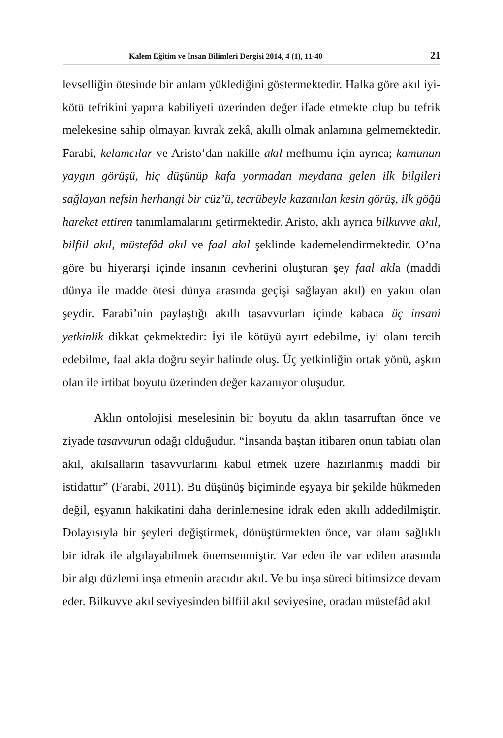Kalem Eğitim ve İnsan Bilimleri Dergisi 2014, 4 (1), 11-40 21
levselliğin ötesinde bir anlam yüklediğini göstermektedir. Halka göre akıl iyi-kötü tefrikini yapma kabiliyeti üzerinden değer ifade etmekte olup bu tefrik melekesine sahip olmayan kıvrak zekâ, akıllı olmak anlamına gelmemektedir. Farabi, kelamcılar ve Aristo’dan nakille akıl mefhumu için ayrıca; kamunun yaygın görüşü, hiç düşünüp kafa yormadan meydana gelen ilk bilgileri sağlayan nefsin herhangi bir cüz’ü, tecrübeyle kazanılan kesin görüş, ilk göğü hareket ettiren tanımlamalarını getirmektedir. Aristo, aklı ayrıca bilkuvve akıl, bilfiil akıl, müstefâd akıl ve faal akıl şeklinde kademelendirmektedir. O’na göre bu hiyerarşi içinde insanın cevherini oluşturan şey faal akla (maddi dünya ile madde ötesi dünya arasında geçişi sağlayan akıl) en yakın olan şeydir. Farabi’nin paylaştığı akıllı tasavvurları içinde kabaca üç insani yetkinlik dikkat çekmektedir: İyi ile kötüyü ayırt edebilme, iyi olanı tercih edebilme, faal akla doğru seyir halinde oluş. Üç yetkinliğin ortak yönü, aşkın olan ile irtibat boyutu üzerinden değer kazanıyor oluşudur.
Aklın ontolojisi meselesinin bir boyutu da aklın tasarruftan önce ve ziyade tasavvurun odağı olduğudur. “İnsanda baştan itibaren onun tabiatı olan akıl, akılsalların tasavvurlarını kabul etmek üzere hazırlanmış maddi bir istidattır” (Farabi, 2011). Bu düşünüş biçiminde eşyaya bir şekilde hükmeden değil, eşyanın hakikatini daha derinlemesine idrak eden akıllı addedilmiştir. Dolayısıyla bir şeyleri değiştirmek, dönüştürmekten önce, var olanı sağlıklı bir idrak ile algılayabilmek önemsenmiştir. Var eden ile var edilen arasında bir algı düzlemi inşa etmenin aracıdır akıl. Ve bu inşa süreci bitimsizce devam eder. Bilkuvve akıl seviyesinden bilfiil akıl seviyesine, oradan müstefâd akıl